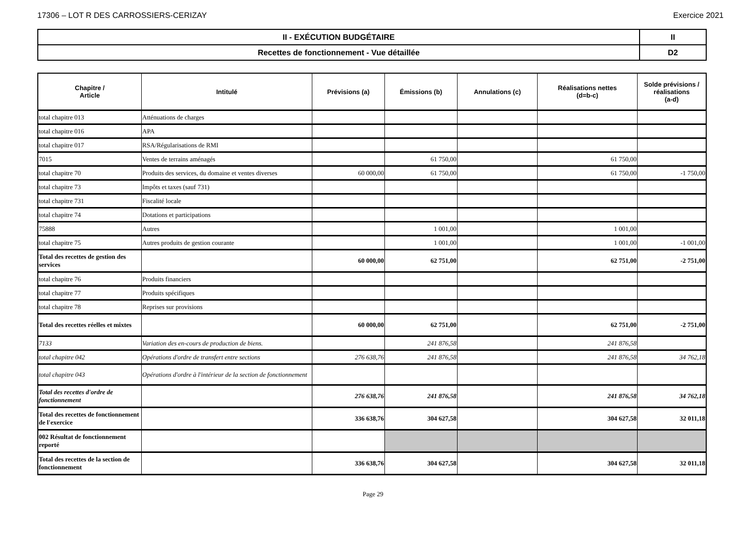17306 – LOT R DES CARROSSIERS-CERIZAY Exercice 2021
| II - EXÉCUTION BUDGÉTAIRE | II |
| Recettes de fonctionnement - Vue détaillée | D2 |
| Chapitre / Article | Intitulé | Prévisions (a) | Émissions (b) | Annulations (c) | Réalisations nettes (d=b-c) | Solde prévisions / réalisations (a-d) |
| --- | --- | --- | --- | --- | --- | --- |
| total chapitre 013 | Atténuations de charges | | | | | |
| total chapitre 016 | APA | | | | | |
| total chapitre 017 | RSA/Régularisations de RMI | | | | | |
| 7015 | Ventes de terrains aménagés | | 61 750,00 | | 61 750,00 | |
| total chapitre 70 | Produits des services, du domaine et ventes diverses | 60 000,00 | 61 750,00 | | 61 750,00 | -1 750,00 |
| total chapitre 73 | Impôts et taxes (sauf 731) | | | | | |
| total chapitre 731 | Fiscalité locale | | | | | |
| total chapitre 74 | Dotations et participations | | | | | |
| 75888 | Autres | | 1 001,00 | | 1 001,00 | |
| total chapitre 75 | Autres produits de gestion courante | | 1 001,00 | | 1 001,00 | -1 001,00 |
| Total des recettes de gestion des services | | 60 000,00 | 62 751,00 | | 62 751,00 | -2 751,00 |
| total chapitre 76 | Produits financiers | | | | | |
| total chapitre 77 | Produits spécifiques | | | | | |
| total chapitre 78 | Reprises sur provisions | | | | | |
| Total des recettes réelles et mixtes | | 60 000,00 | 62 751,00 | | 62 751,00 | -2 751,00 |
| 7133 | Variation des en-cours de production de biens. | | 241 876,58 | | 241 876,58 | |
| total chapitre 042 | Opérations d'ordre de transfert entre sections | 276 638,76 | 241 876,58 | | 241 876,58 | 34 762,18 |
| total chapitre 043 | Opérations d'ordre à l'intérieur de la section de fonctionnement | | | | | |
| Total des recettes d'ordre de fonctionnement | | 276 638,76 | 241 876,58 | | 241 876,58 | 34 762,18 |
| Total des recettes de fonctionnement de l'exercice | | 336 638,76 | 304 627,58 | | 304 627,58 | 32 011,18 |
| 002 Résultat de fonctionnement reporté | | | | | | |
| Total des recettes de la section de fonctionnement | | 336 638,76 | 304 627,58 | | 304 627,58 | 32 011,18 |
Page 29